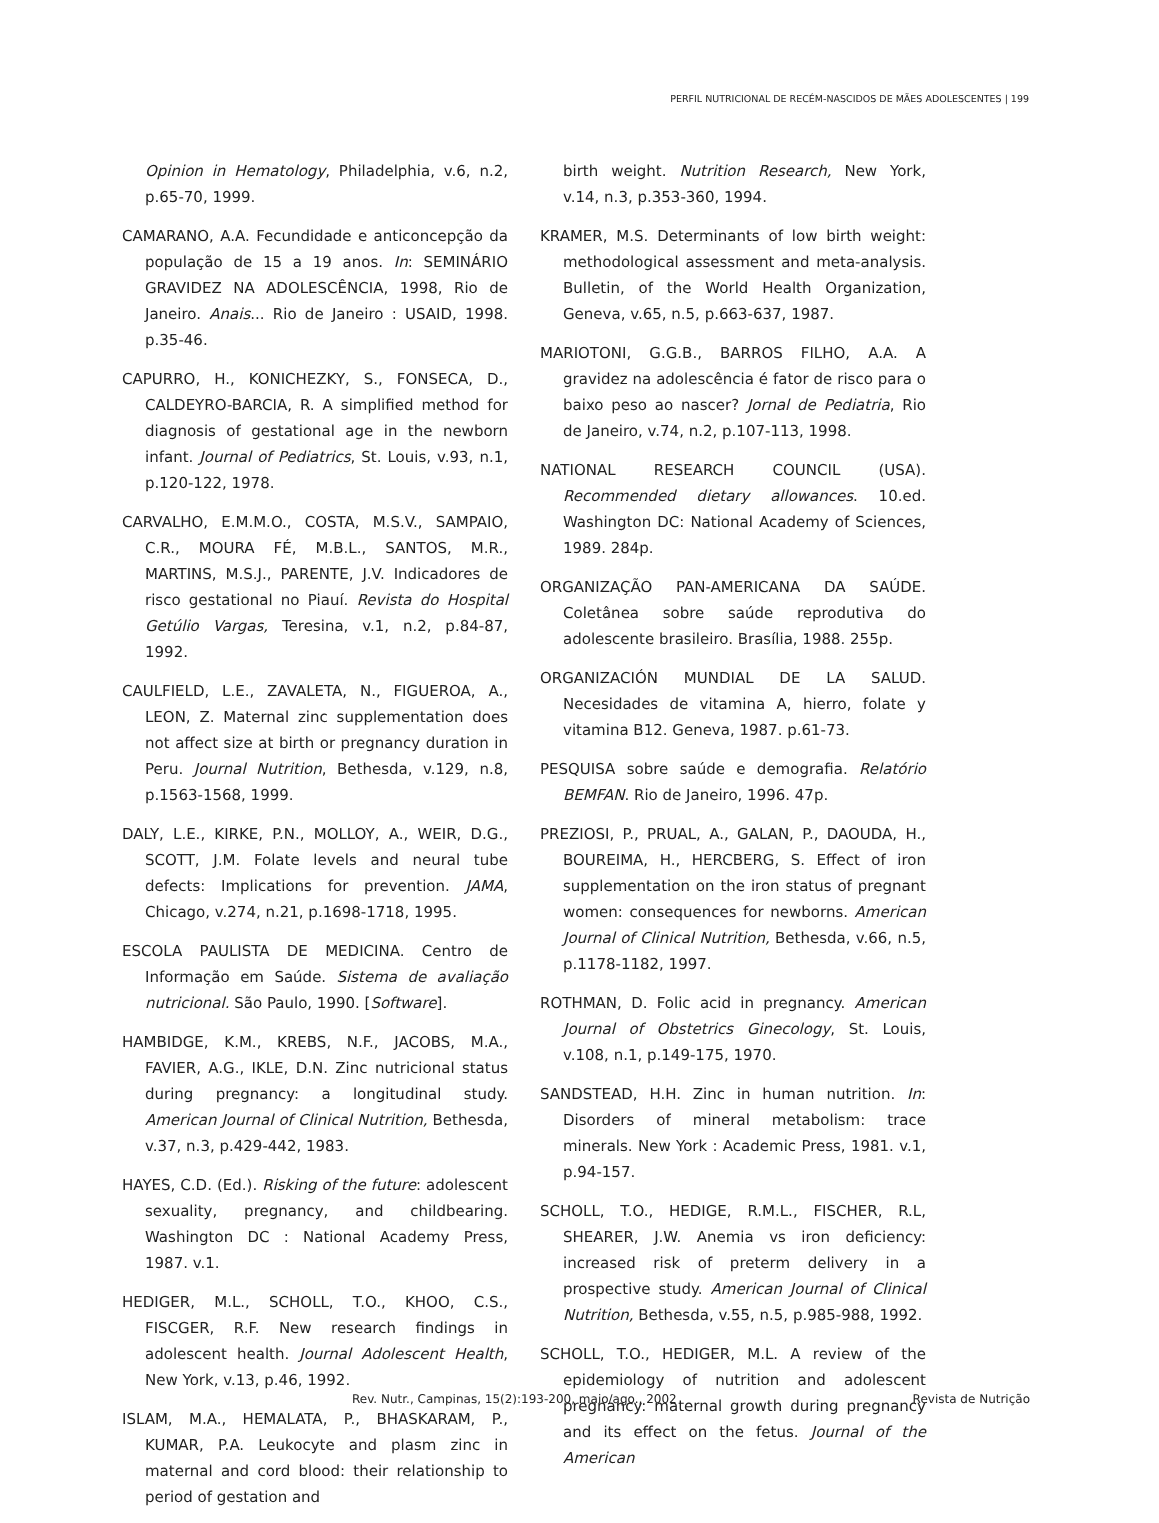PERFIL NUTRICIONAL DE RECÉM-NASCIDOS DE MÃES ADOLESCENTES | 199
Opinion in Hematology, Philadelphia, v.6, n.2, p.65-70, 1999.
CAMARANO, A.A. Fecundidade e anticoncepção da população de 15 a 19 anos. In: SEMINÁRIO GRAVIDEZ NA ADOLESCÊNCIA, 1998, Rio de Janeiro. Anais... Rio de Janeiro : USAID, 1998. p.35-46.
CAPURRO, H., KONICHEZKY, S., FONSECA, D., CALDEYRO-BARCIA, R. A simplified method for diagnosis of gestational age in the newborn infant. Journal of Pediatrics, St. Louis, v.93, n.1, p.120-122, 1978.
CARVALHO, E.M.M.O., COSTA, M.S.V., SAMPAIO, C.R., MOURA FÉ, M.B.L., SANTOS, M.R., MARTINS, M.S.J., PARENTE, J.V. Indicadores de risco gestational no Piauí. Revista do Hospital Getúlio Vargas, Teresina, v.1, n.2, p.84-87, 1992.
CAULFIELD, L.E., ZAVALETA, N., FIGUEROA, A., LEON, Z. Maternal zinc supplementation does not affect size at birth or pregnancy duration in Peru. Journal Nutrition, Bethesda, v.129, n.8, p.1563-1568, 1999.
DALY, L.E., KIRKE, P.N., MOLLOY, A., WEIR, D.G., SCOTT, J.M. Folate levels and neural tube defects: Implications for prevention. JAMA, Chicago, v.274, n.21, p.1698-1718, 1995.
ESCOLA PAULISTA DE MEDICINA. Centro de Informação em Saúde. Sistema de avaliação nutricional. São Paulo, 1990. [Software].
HAMBIDGE, K.M., KREBS, N.F., JACOBS, M.A., FAVIER, A.G., IKLE, D.N. Zinc nutricional status during pregnancy: a longitudinal study. American Journal of Clinical Nutrition, Bethesda, v.37, n.3, p.429-442, 1983.
HAYES, C.D. (Ed.). Risking of the future: adolescent sexuality, pregnancy, and childbearing. Washington DC : National Academy Press, 1987. v.1.
HEDIGER, M.L., SCHOLL, T.O., KHOO, C.S., FISCGER, R.F. New research findings in adolescent health. Journal Adolescent Health, New York, v.13, p.46, 1992.
ISLAM, M.A., HEMALATA, P., BHASKARAM, P., KUMAR, P.A. Leukocyte and plasm zinc in maternal and cord blood: their relationship to period of gestation and
birth weight. Nutrition Research, New York, v.14, n.3, p.353-360, 1994.
KRAMER, M.S. Determinants of low birth weight: methodological assessment and meta-analysis. Bulletin, of the World Health Organization, Geneva, v.65, n.5, p.663-637, 1987.
MARIOTONI, G.G.B., BARROS FILHO, A.A. A gravidez na adolescência é fator de risco para o baixo peso ao nascer? Jornal de Pediatria, Rio de Janeiro, v.74, n.2, p.107-113, 1998.
NATIONAL RESEARCH COUNCIL (USA). Recommended dietary allowances. 10.ed. Washington DC: National Academy of Sciences, 1989. 284p.
ORGANIZAÇÃO PAN-AMERICANA DA SAÚDE. Coletânea sobre saúde reprodutiva do adolescente brasileiro. Brasília, 1988. 255p.
ORGANIZACIÓN MUNDIAL DE LA SALUD. Necesidades de vitamina A, hierro, folate y vitamina B12. Geneva, 1987. p.61-73.
PESQUISA sobre saúde e demografia. Relatório BEMFAN. Rio de Janeiro, 1996. 47p.
PREZIOSI, P., PRUAL, A., GALAN, P., DAOUDA, H., BOUREIMA, H., HERCBERG, S. Effect of iron supplementation on the iron status of pregnant women: consequences for newborns. American Journal of Clinical Nutrition, Bethesda, v.66, n.5, p.1178-1182, 1997.
ROTHMAN, D. Folic acid in pregnancy. American Journal of Obstetrics Ginecology, St. Louis, v.108, n.1, p.149-175, 1970.
SANDSTEAD, H.H. Zinc in human nutrition. In: Disorders of mineral metabolism: trace minerals. New York : Academic Press, 1981. v.1, p.94-157.
SCHOLL, T.O., HEDIGE, R.M.L., FISCHER, R.L, SHEARER, J.W. Anemia vs iron deficiency: increased risk of preterm delivery in a prospective study. American Journal of Clinical Nutrition, Bethesda, v.55, n.5, p.985-988, 1992.
SCHOLL, T.O., HEDIGER, M.L. A review of the epidemiology of nutrition and adolescent pregnancy: maternal growth during pregnancy and its effect on the fetus. Journal of the American
Rev. Nutr., Campinas, 15(2):193-200, maio/ago., 2002 Revista de Nutrição